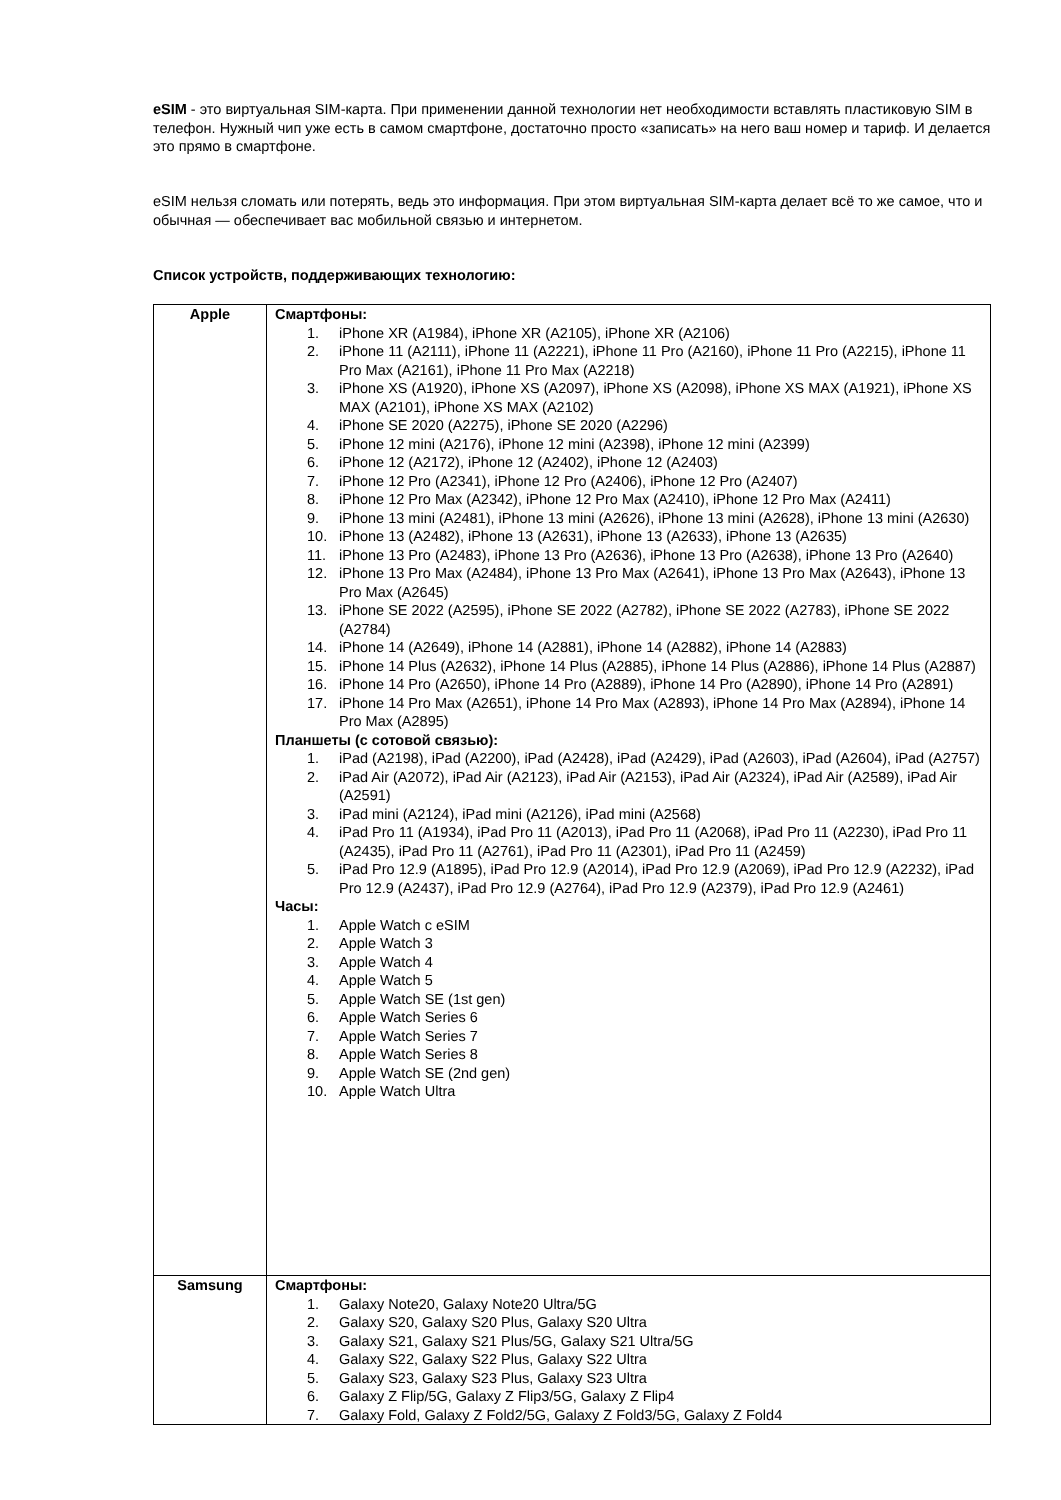eSIM - это виртуальная SIM-карта. При применении данной технологии нет необходимости вставлять пластиковую SIM в телефон. Нужный чип уже есть в самом смартфоне, достаточно просто «записать» на него ваш номер и тариф. И делается это прямо в смартфоне.
eSIM нельзя сломать или потерять, ведь это информация. При этом виртуальная SIM-карта делает всё то же самое, что и обычная — обеспечивает вас мобильной связью и интернетом.
Список устройств, поддерживающих технологию:
| Apple | Смартфоны: 1. iPhone XR (A1984), iPhone XR (A2105), iPhone XR (A2106) 2. iPhone 11 (A2111), iPhone 11 (A2221), iPhone 11 Pro (A2160), iPhone 11 Pro (A2215), iPhone 11 Pro Max (A2161), iPhone 11 Pro Max (A2218) 3. iPhone XS (A1920), iPhone XS (A2097), iPhone XS (A2098), iPhone XS MAX (A1921), iPhone XS MAX (A2101), iPhone XS MAX (A2102) 4. iPhone SE 2020 (A2275), iPhone SE 2020 (A2296) 5. iPhone 12 mini (A2176), iPhone 12 mini (A2398), iPhone 12 mini (A2399) 6. iPhone 12 (A2172), iPhone 12 (A2402), iPhone 12 (A2403) 7. iPhone 12 Pro (A2341), iPhone 12 Pro (A2406), iPhone 12 Pro (A2407) 8. iPhone 12 Pro Max (A2342), iPhone 12 Pro Max (A2410), iPhone 12 Pro Max (A2411) 9. iPhone 13 mini (A2481), iPhone 13 mini (A2626), iPhone 13 mini (A2628), iPhone 13 mini (A2630) 10. iPhone 13 (A2482), iPhone 13 (A2631), iPhone 13 (A2633), iPhone 13 (A2635) 11. iPhone 13 Pro (A2483), iPhone 13 Pro (A2636), iPhone 13 Pro (A2638), iPhone 13 Pro (A2640) 12. iPhone 13 Pro Max (A2484), iPhone 13 Pro Max (A2641), iPhone 13 Pro Max (A2643), iPhone 13 Pro Max (A2645) 13. iPhone SE 2022 (A2595), iPhone SE 2022 (A2782), iPhone SE 2022 (A2783), iPhone SE 2022 (A2784) 14. iPhone 14 (A2649), iPhone 14 (A2881), iPhone 14 (A2882), iPhone 14 (A2883) 15. iPhone 14 Plus (A2632), iPhone 14 Plus (A2885), iPhone 14 Plus (A2886), iPhone 14 Plus (A2887) 16. iPhone 14 Pro (A2650), iPhone 14 Pro (A2889), iPhone 14 Pro (A2890), iPhone 14 Pro (A2891) 17. iPhone 14 Pro Max (A2651), iPhone 14 Pro Max (A2893), iPhone 14 Pro Max (A2894), iPhone 14 Pro Max (A2895) Планшеты (с сотовой связью): 1. iPad (A2198), iPad (A2200), iPad (A2428), iPad (A2429), iPad (A2603), iPad (A2604), iPad (A2757) 2. iPad Air (A2072), iPad Air (A2123), iPad Air (A2153), iPad Air (A2324), iPad Air (A2589), iPad Air (A2591) 3. iPad mini (A2124), iPad mini (A2126), iPad mini (A2568) 4. iPad Pro 11 (A1934), iPad Pro 11 (A2013), iPad Pro 11 (A2068), iPad Pro 11 (A2230), iPad Pro 11 (A2435), iPad Pro 11 (A2761), iPad Pro 11 (A2301), iPad Pro 11 (A2459) 5. iPad Pro 12.9 (A1895), iPad Pro 12.9 (A2014), iPad Pro 12.9 (A2069), iPad Pro 12.9 (A2232), iPad Pro 12.9 (A2437), iPad Pro 12.9 (A2764), iPad Pro 12.9 (A2379), iPad Pro 12.9 (A2461) Часы: 1. Apple Watch с eSIM 2. Apple Watch 3 3. Apple Watch 4 4. Apple Watch 5 5. Apple Watch SE (1st gen) 6. Apple Watch Series 6 7. Apple Watch Series 7 8. Apple Watch Series 8 9. Apple Watch SE (2nd gen) 10. Apple Watch Ultra |
| Samsung | Смартфоны: 1. Galaxy Note20, Galaxy Note20 Ultra/5G 2. Galaxy S20, Galaxy S20 Plus, Galaxy S20 Ultra 3. Galaxy S21, Galaxy S21 Plus/5G, Galaxy S21 Ultra/5G 4. Galaxy S22, Galaxy S22 Plus, Galaxy S22 Ultra 5. Galaxy S23, Galaxy S23 Plus, Galaxy S23 Ultra 6. Galaxy Z Flip/5G, Galaxy Z Flip3/5G, Galaxy Z Flip4 7. Galaxy Fold, Galaxy Z Fold2/5G, Galaxy Z Fold3/5G, Galaxy Z Fold4 |